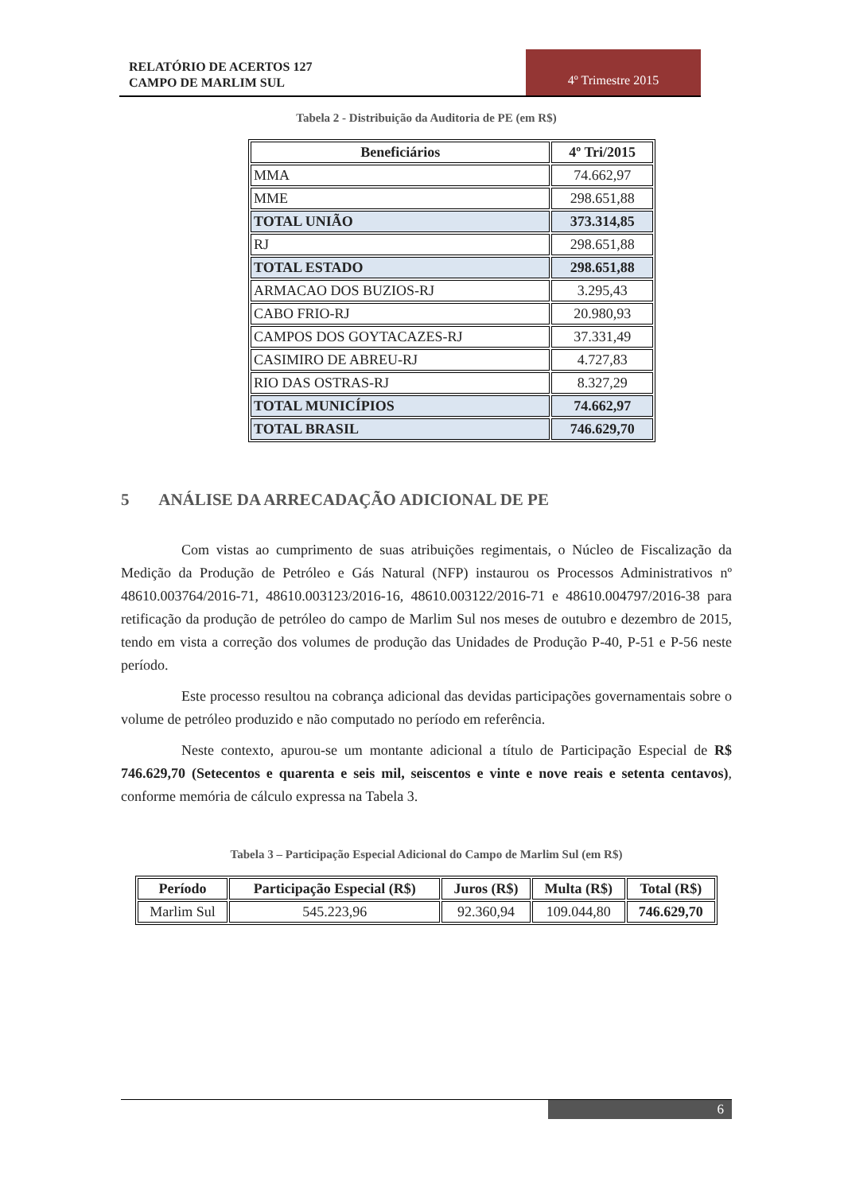RELATÓRIO DE ACERTOS 127
CAMPO DE MARLIM SUL
4º Trimestre 2015
Tabela 2 - Distribuição da Auditoria de PE (em R$)
| Beneficiários | 4º Tri/2015 |
| --- | --- |
| MMA | 74.662,97 |
| MME | 298.651,88 |
| TOTAL UNIÃO | 373.314,85 |
| RJ | 298.651,88 |
| TOTAL ESTADO | 298.651,88 |
| ARMACAO DOS BUZIOS-RJ | 3.295,43 |
| CABO FRIO-RJ | 20.980,93 |
| CAMPOS DOS GOYTACAZES-RJ | 37.331,49 |
| CASIMIRO DE ABREU-RJ | 4.727,83 |
| RIO DAS OSTRAS-RJ | 8.327,29 |
| TOTAL MUNICÍPIOS | 74.662,97 |
| TOTAL BRASIL | 746.629,70 |
5 ANÁLISE DA ARRECADAÇÃO ADICIONAL DE PE
Com vistas ao cumprimento de suas atribuições regimentais, o Núcleo de Fiscalização da Medição da Produção de Petróleo e Gás Natural (NFP) instaurou os Processos Administrativos nº 48610.003764/2016-71, 48610.003123/2016-16, 48610.003122/2016-71 e 48610.004797/2016-38 para retificação da produção de petróleo do campo de Marlim Sul nos meses de outubro e dezembro de 2015, tendo em vista a correção dos volumes de produção das Unidades de Produção P-40, P-51 e P-56 neste período.
Este processo resultou na cobrança adicional das devidas participações governamentais sobre o volume de petróleo produzido e não computado no período em referência.
Neste contexto, apurou-se um montante adicional a título de Participação Especial de R$ 746.629,70 (Setecentos e quarenta e seis mil, seiscentos e vinte e nove reais e setenta centavos), conforme memória de cálculo expressa na Tabela 3.
Tabela 3 – Participação Especial Adicional do Campo de Marlim Sul (em R$)
| Período | Participação Especial (R$) | Juros (R$) | Multa (R$) | Total (R$) |
| --- | --- | --- | --- | --- |
| Marlim Sul | 545.223,96 | 92.360,94 | 109.044,80 | 746.629,70 |
6